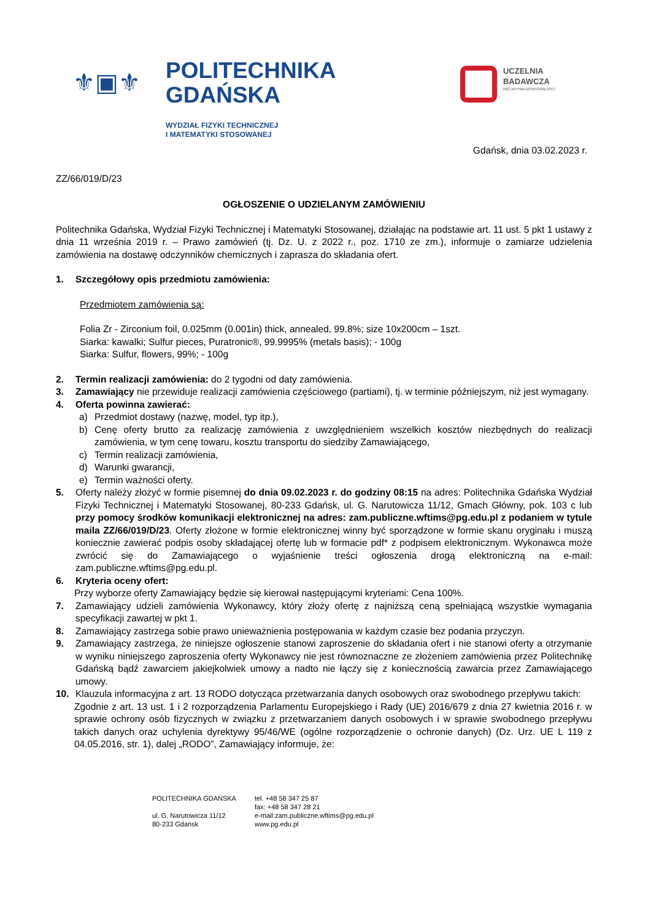⚜▣⚜
POLITECHNIKA
GDAŃSKA
WYDZIAŁ FIZYKI TECHNICZNEJ
I MATEMATYKI STOSOWANEJ
UCZELNIA
BADAWCZA
INICJATYWA DOSKONAŁOŚCI
Gdańsk, dnia 03.02.2023 r.
ZZ/66/019/D/23
OGŁOSZENIE O UDZIELANYM ZAMÓWIENIU
Politechnika Gdańska, Wydział Fizyki Technicznej i Matematyki Stosowanej, działając na podstawie art. 11 ust. 5 pkt 1 ustawy z dnia 11 września 2019 r. – Prawo zamówień (tj. Dz. U. z 2022 r., poz. 1710 ze zm.), informuje o zamiarze udzielenia zamówienia na dostawę odczynników chemicznych i zaprasza do składania ofert.
1. Szczegółowy opis przedmiotu zamówienia:
Przedmiotem zamówienia są:
Folia Zr - Zirconium foil, 0.025mm (0.001in) thick, annealed, 99.8%; size 10x200cm – 1szt.
Siarka: kawalki; Sulfur pieces, Puratronic®, 99.9995% (metals basis); - 100g
Siarka: Sulfur, flowers, 99%; - 100g
2. Termin realizacji zamówienia: do 2 tygodni od daty zamówienia.
3. Zamawiający nie przewiduje realizacji zamówienia częściowego (partiami), tj. w terminie późniejszym, niż jest wymagany.
4. Oferta powinna zawierać:
a) Przedmiot dostawy (nazwę, model, typ itp.),
b) Cenę oferty brutto za realizację zamówienia z uwzględnieniem wszelkich kosztów niezbędnych do realizacji zamówienia, w tym cenę towaru, kosztu transportu do siedziby Zamawiającego,
c) Termin realizacji zamówienia,
d) Warunki gwarancji,
e) Termin ważności oferty.
5. Oferty należy złożyć w formie pisemnej do dnia 09.02.2023 r. do godziny 08:15 na adres: Politechnika Gdańska Wydział Fizyki Technicznej i Matematyki Stosowanej, 80-233 Gdańsk, ul. G. Narutowicza 11/12, Gmach Główny, pok. 103 c lub przy pomocy środków komunikacji elektronicznej na adres: zam.publiczne.wftims@pg.edu.pl z podaniem w tytule maila ZZ/66/019/D/23. Oferty złożone w formie elektronicznej winny być sporządzone w formie skanu oryginału i muszą koniecznie zawierać podpis osoby składającej ofertę lub w formacie pdf* z podpisem elektronicznym. Wykonawca może zwrócić się do Zamawiającego o wyjaśnienie treści ogłoszenia drogą elektroniczną na e-mail: zam.publiczne.wftims@pg.edu.pl.
6. Kryteria oceny ofert:
Przy wyborze oferty Zamawiający będzie się kierował następującymi kryteriami: Cena 100%.
7. Zamawiający udzieli zamówienia Wykonawcy, który złoży ofertę z najniższą ceną spełniającą wszystkie wymagania specyfikacji zawartej w pkt 1.
8. Zamawiający zastrzega sobie prawo unieważnienia postępowania w każdym czasie bez podania przyczyn.
9. Zamawiający zastrzega, że niniejsze ogłoszenie stanowi zaproszenie do składania ofert i nie stanowi oferty a otrzymanie w wyniku niniejszego zaproszenia oferty Wykonawcy nie jest równoznaczne ze złożeniem zamówienia przez Politechnikę Gdańską bądź zawarciem jakiejkolwiek umowy a nadto nie łączy się z koniecznością zawarcia przez Zamawiającego umowy.
10. Klauzula informacyjna z art. 13 RODO dotycząca przetwarzania danych osobowych oraz swobodnego przepływu takich:
Zgodnie z art. 13 ust. 1 i 2 rozporządzenia Parlamentu Europejskiego i Rady (UE) 2016/679 z dnia 27 kwietnia 2016 r. w sprawie ochrony osób fizycznych w związku z przetwarzaniem danych osobowych i w sprawie swobodnego przepływu takich danych oraz uchylenia dyrektywy 95/46/WE (ogólne rozporządzenie o ochronie danych) (Dz. Urz. UE L 119 z 04.05.2016, str. 1), dalej „RODO”, Zamawiający informuje, że:
POLITECHNIKA GDAŃSKA
ul. G. Narutowicza 11/12
80-233 Gdańsk
tel. +48 58 347 25 87
fax: +48 58 347 28 21
e-mail:zam.publiczne.wftims@pg.edu.pl
www.pg.edu.pl